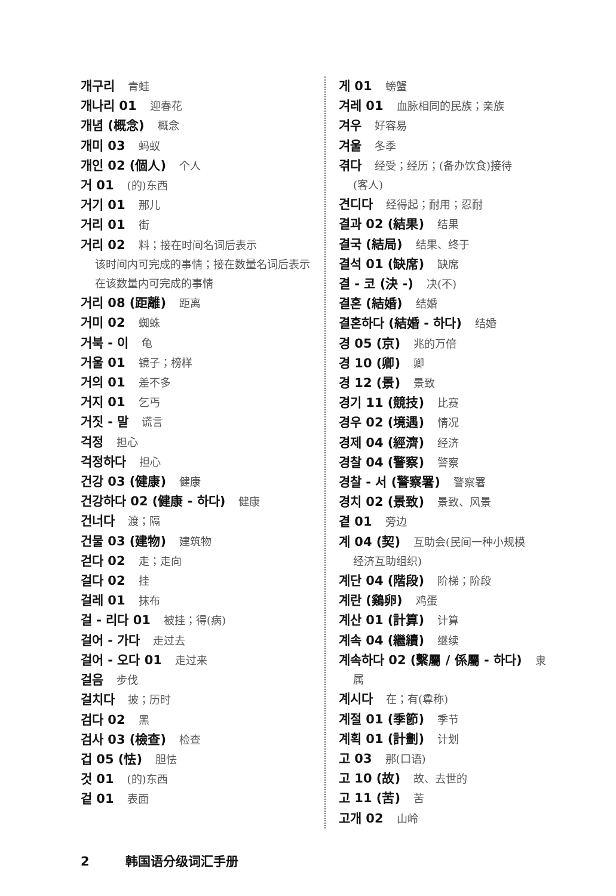개구리 青蛙
개나리 01 迎春花
개념 (概念) 概念
개미 03 蚂蚁
개인 02 (個人) 个人
거 01 (的)东西
거기 01 那儿
거리 01 街
거리 02 料；接在时间名词后表示
该时间内可完成的事情；接在数量名词后表示在该数量内可完成的事情
거리 08 (距離) 距离
거미 02 蜘蛛
거북 - 이 龟
거울 01 镜子；榜样
거의 01 差不多
거지 01 乞丐
거짓 - 말 谎言
걱정 担心
걱정하다 担心
건강 03 (健康) 健康
건강하다 02 (健康 - 하다) 健康
건너다 渡；隔
건물 03 (建物) 建筑物
걷다 02 走；走向
걸다 02 挂
걸레 01 抹布
걸 - 리다 01 被挂；得(病)
걸어 - 가다 走过去
걸어 - 오다 01 走过来
걸음 步伐
걸치다 披；历时
검다 02 黑
검사 03 (檢查) 检查
겁 05 (怯) 胆怯
것 01 (的)东西
겉 01 表面
게 01 螃蟹
겨레 01 血脉相同的民族；亲族
겨우 好容易
겨울 冬季
겪다 经受；经历；(备办饮食)接待
(客人)
견디다 经得起；耐用；忍耐
결과 02 (結果) 结果
결국 (結局) 结果、终于
결석 01 (缺席) 缺席
결 - 코 (決 -) 决(不)
결혼 (結婚) 结婚
결혼하다 (結婚 - 하다) 结婚
경 05 (京) 兆的万倍
경 10 (卿) 卿
경 12 (景) 景致
경기 11 (競技) 比赛
경우 02 (境遇) 情况
경제 04 (經濟) 经济
경찰 04 (警察) 警察
경찰 - 서 (警察署) 警察署
경치 02 (景致) 景致、风景
곁 01 旁边
계 04 (契) 互助会(民间一种小规模
经济互助组织)
계단 04 (階段) 阶梯；阶段
계란 (鷄卵) 鸡蛋
계산 01 (計算) 计算
계속 04 (繼續) 继续
계속하다 02 (繫屬 / 係屬 - 하다) 隶
属
계시다 在；有(尊称)
계절 01 (季節) 季节
계획 01 (計劃) 计划
고 03 那(口语)
고 10 (故) 故、去世的
고 11 (苦) 苦
고개 02 山岭
2 韩国语分级词汇手册